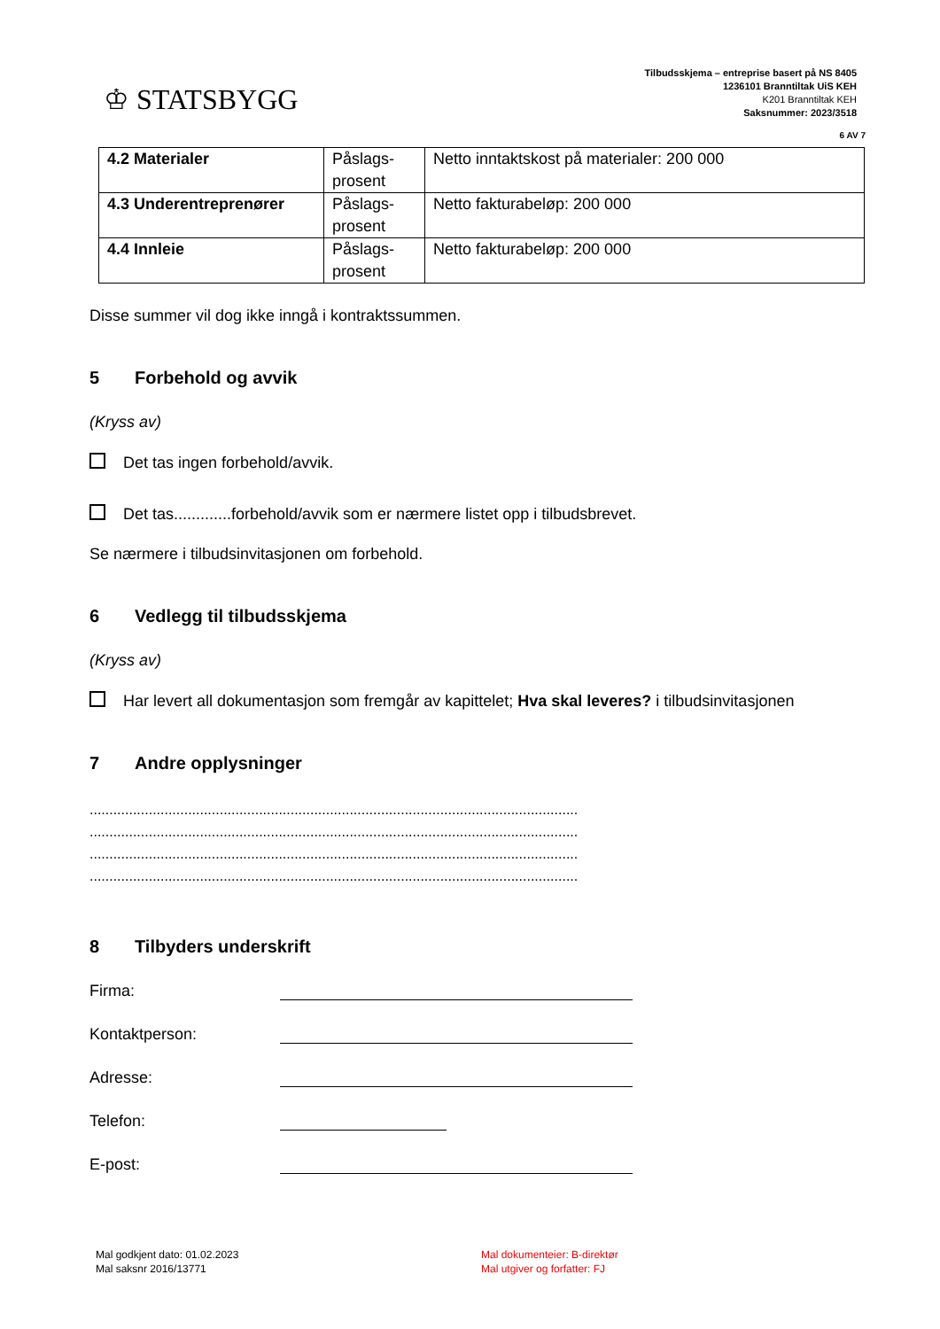♔ STATSBYGG
Tilbudsskjema – entreprise basert på NS 8405
1236101 Branntiltak UiS KEH
K201 Branntiltak KEH
Saksnummer: 2023/3518
6 AV 7
| 4.2 Materialer | Påslags-prosent | Netto inntaktskost på materialer: 200 000 |
| 4.3 Underentreprenører | Påslags-prosent | Netto fakturabeløp: 200 000 |
| 4.4 Innleie | Påslags-prosent | Netto fakturabeløp: 200 000 |
Disse summer vil dog ikke inngå i kontraktssummen.
5 Forbehold og avvik
(Kryss av)
Det tas ingen forbehold/avvik.
Det tas.............forbehold/avvik som er nærmere listet opp i tilbudsbrevet.
Se nærmere i tilbudsinvitasjonen om forbehold.
6 Vedlegg til tilbudsskjema
(Kryss av)
Har levert all dokumentasjon som fremgår av kapittelet; Hva skal leveres? i tilbudsinvitasjonen
7 Andre opplysninger
............................................................................................................................
............................................................................................................................
............................................................................................................................
............................................................................................................................
8 Tilbyders underskrift
Firma:
Kontaktperson:
Adresse:
Telefon:
E-post:
Mal godkjent dato: 01.02.2023
Mal saksnr 2016/13771
Mal dokumenteier: B-direktør
Mal utgiver og forfatter: FJ